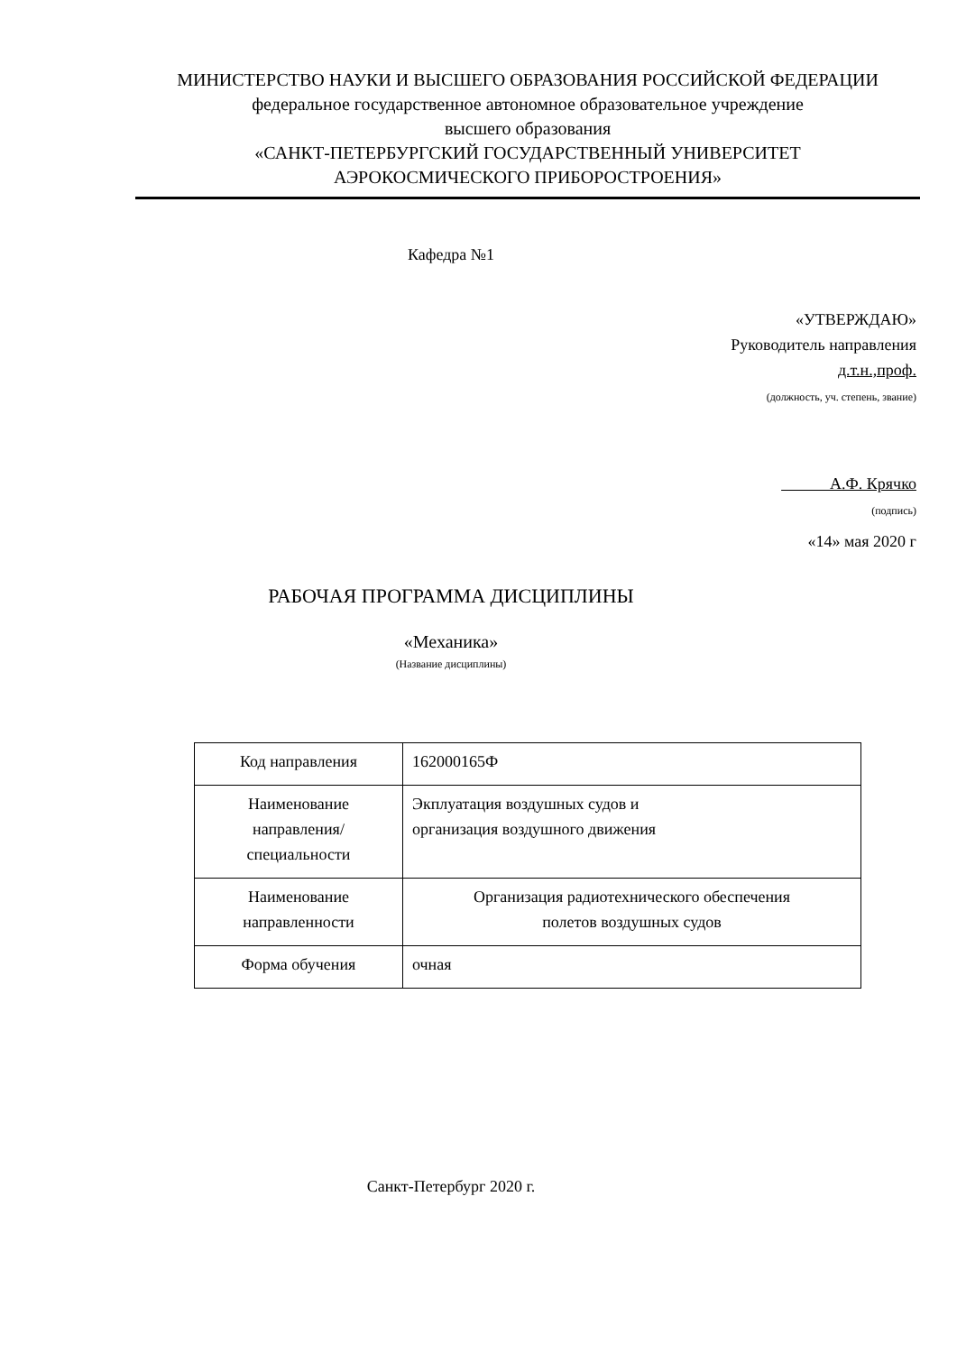МИНИСТЕРСТВО НАУКИ И ВЫСШЕГО ОБРАЗОВАНИЯ РОССИЙСКОЙ ФЕДЕРАЦИИ
федеральное государственное автономное образовательное учреждение
высшего образования
«САНКТ-ПЕТЕРБУРГСКИЙ ГОСУДАРСТВЕННЫЙ УНИВЕРСИТЕТ
АЭРОКОСМИЧЕСКОГО ПРИБОРОСТРОЕНИЯ»
Кафедра №1
«УТВЕРЖДАЮ»
Руководитель направления
д.т.н.,проф.
(должность, уч. степень, звание)
А.Ф. Крячко
(подпись)
«14» мая 2020 г
РАБОЧАЯ ПРОГРАММА ДИСЦИПЛИНЫ
«Механика»
(Название дисциплины)
| Код направления | 162000165Ф |
| Наименование направления/ специальности | Экплуатация воздушных судов и организация воздушного движения |
| Наименование направленности | Организация радиотехнического обеспечения полетов воздушных судов |
| Форма обучения | очная |
Санкт-Петербург 2020 г.